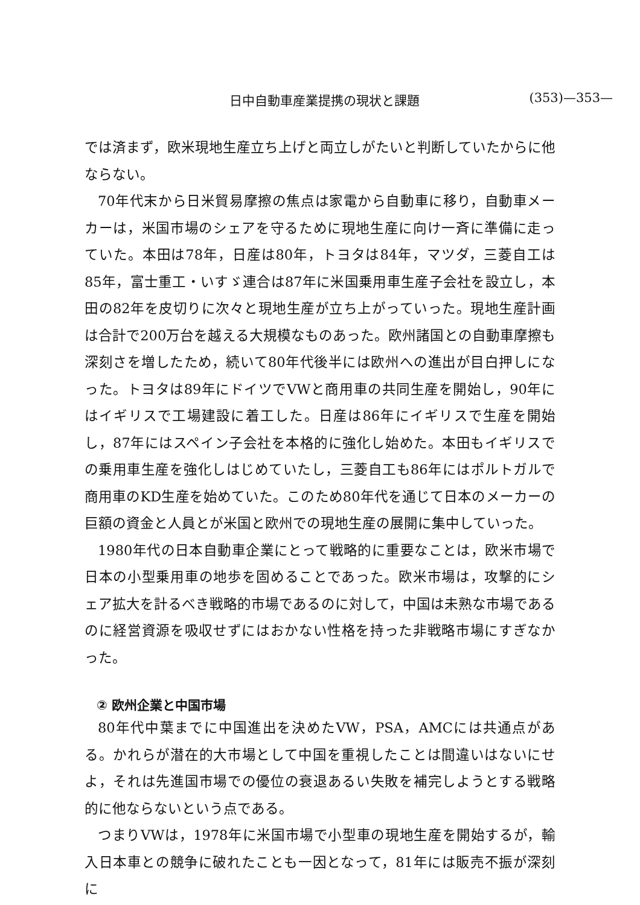日中自動車産業提携の現状と課題 (353)—353—
では済まず，欧米現地生産立ち上げと両立しがたいと判断していたからに他ならない。
70年代末から日米貿易摩擦の焦点は家電から自動車に移り，自動車メーカーは，米国市場のシェアを守るために現地生産に向け一斉に準備に走っていた。本田は78年，日産は80年，トヨタは84年，マツダ，三菱自工は85年，富士重工・いすゞ連合は87年に米国乗用車生産子会社を設立し，本田の82年を皮切りに次々と現地生産が立ち上がっていった。現地生産計画は合計で200万台を越える大規模なものあった。欧州諸国との自動車摩擦も深刻さを増したため，続いて80年代後半には欧州への進出が目白押しになった。トヨタは89年にドイツでVWと商用車の共同生産を開始し，90年にはイギリスで工場建設に着工した。日産は86年にイギリスで生産を開始し，87年にはスペイン子会社を本格的に強化し始めた。本田もイギリスでの乗用車生産を強化しはじめていたし，三菱自工も86年にはポルトガルで商用車のKD生産を始めていた。このため80年代を通じて日本のメーカーの巨額の資金と人員とが米国と欧州での現地生産の展開に集中していった。
1980年代の日本自動車企業にとって戦略的に重要なことは，欧米市場で日本の小型乗用車の地歩を固めることであった。欧米市場は，攻撃的にシェア拡大を計るべき戦略的市場であるのに対して，中国は未熟な市場であるのに経営資源を吸収せずにはおかない性格を持った非戦略市場にすぎなかった。
② 欧州企業と中国市場
80年代中葉までに中国進出を決めたVW，PSA，AMCには共通点がある。かれらが潜在的大市場として中国を重視したことは間違いはないにせよ，それは先進国市場での優位の衰退あるい失敗を補完しようとする戦略的に他ならないという点である。
つまりVWは，1978年に米国市場で小型車の現地生産を開始するが，輸入日本車との競争に破れたことも一因となって，81年には販売不振が深刻に